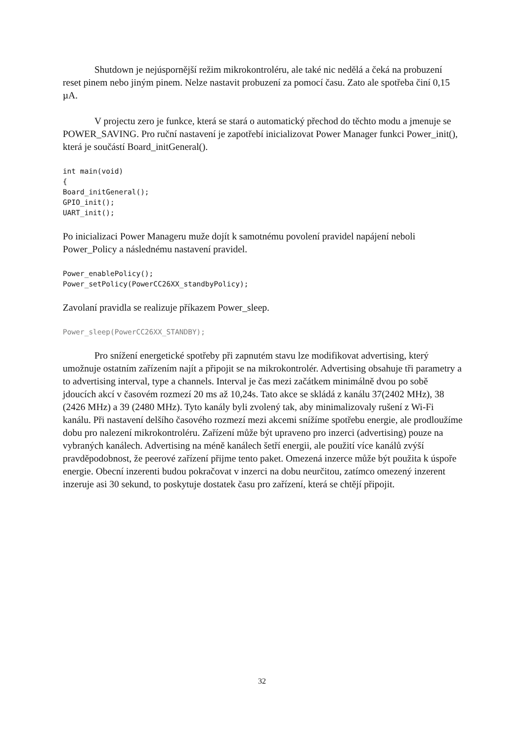Shutdown je nejúspornější režim mikrokontroléru, ale také nic nedělá a čeká na probuzení reset pinem nebo jiným pinem. Nelze nastavit probuzení za pomocí času. Zato ale spotřeba činí 0,15 µA.
V projectu zero je funkce, která se stará o automatický přechod do těchto modu a jmenuje se POWER_SAVING. Pro ruční nastavení je zapotřebí inicializovat Power Manager funkci Power_init(), která je součástí Board_initGeneral().
int main(void)
{
Board_initGeneral();
GPIO_init();
UART_init();
Po inicializaci Power Manageru muže dojít k samotnému povolení pravidel napájení neboli Power_Policy a následnému nastavení pravidel.
Power_enablePolicy();
Power_setPolicy(PowerCC26XX_standbyPolicy);
Zavolaní pravidla se realizuje příkazem Power_sleep.
Power_sleep(PowerCC26XX_STANDBY);
Pro snížení energetické spotřeby při zapnutém stavu lze modifikovat advertising, který umožnuje ostatním zařízením najít a připojit se na mikrokontrolér. Advertising obsahuje tři parametry a to advertising interval, type a channels. Interval je čas mezi začátkem minimálně dvou po sobě jdoucích akcí v časovém rozmezí 20 ms až 10,24s. Tato akce se skládá z kanálu 37(2402 MHz), 38 (2426 MHz) a 39 (2480 MHz). Tyto kanály byli zvolený tak, aby minimalizovaly rušení z Wi-Fi kanálu. Při nastavení delšího časového rozmezí mezi akcemi snížíme spotřebu energie, ale prodloužíme dobu pro nalezení mikrokontroléru. Zařízení může být upraveno pro inzerci (advertising) pouze na vybraných kanálech. Advertising na méně kanálech šetří energii, ale použití více kanálů zvýší pravděpodobnost, že peerové zařízení přijme tento paket. Omezená inzerce může být použita k úspoře energie. Obecní inzerenti budou pokračovat v inzerci na dobu neurčitou, zatímco omezený inzerent inzeruje asi 30 sekund, to poskytuje dostatek času pro zařízení, která se chtějí připojit.
32